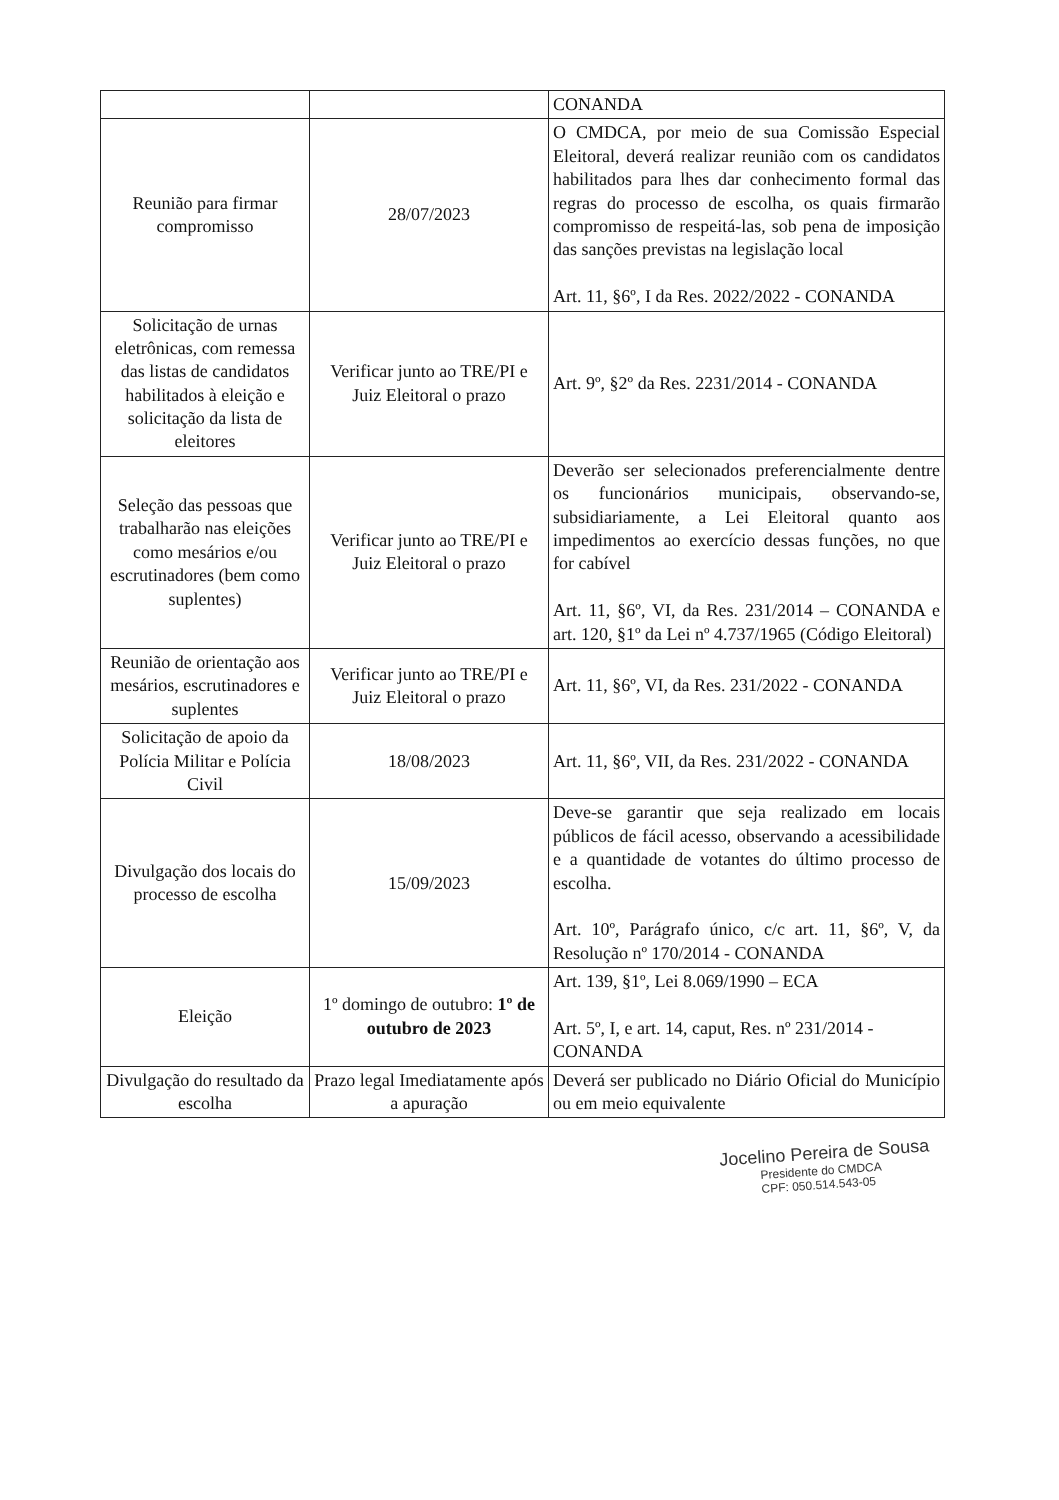| | | CONANDA |
| Reunião para firmar compromisso | 28/07/2023 | O CMDCA, por meio de sua Comissão Especial Eleitoral, deverá realizar reunião com os candidatos habilitados para lhes dar conhecimento formal das regras do processo de escolha, os quais firmarão compromisso de respeitá-las, sob pena de imposição das sanções previstas na legislação local Art. 11, §6º, I da Res. 2022/2022 - CONANDA |
| Solicitação de urnas eletrônicas, com remessa das listas de candidatos habilitados à eleição e solicitação da lista de eleitores | Verificar junto ao TRE/PI e Juiz Eleitoral o prazo | Art. 9º, §2º da Res. 2231/2014 - CONANDA |
| Seleção das pessoas que trabalharão nas eleições como mesários e/ou escrutinadores (bem como suplentes) | Verificar junto ao TRE/PI e Juiz Eleitoral o prazo | Deverão ser selecionados preferencialmente dentre os funcionários municipais, observando-se, subsidiariamente, a Lei Eleitoral quanto aos impedimentos ao exercício dessas funções, no que for cabível Art. 11, §6º, VI, da Res. 231/2014 – CONANDA e art. 120, §1º da Lei nº 4.737/1965 (Código Eleitoral) |
| Reunião de orientação aos mesários, escrutinadores e suplentes | Verificar junto ao TRE/PI e Juiz Eleitoral o prazo | Art. 11, §6º, VI, da Res. 231/2022 - CONANDA |
| Solicitação de apoio da Polícia Militar e Polícia Civil | 18/08/2023 | Art. 11, §6º, VII, da Res. 231/2022 - CONANDA |
| Divulgação dos locais do processo de escolha | 15/09/2023 | Deve-se garantir que seja realizado em locais públicos de fácil acesso, observando a acessibilidade e a quantidade de votantes do último processo de escolha. Art. 10º, Parágrafo único, c/c art. 11, §6º, V, da Resolução nº 170/2014 - CONANDA |
| Eleição | 1º domingo de outubro: 1º de outubro de 2023 | Art. 139, §1º, Lei 8.069/1990 – ECA Art. 5º, I, e art. 14, caput, Res. nº 231/2014 - CONANDA |
| Divulgação do resultado da escolha | Prazo legal Imediatamente após a apuração | Deverá ser publicado no Diário Oficial do Município ou em meio equivalente |
Jocelino Pereira de Sousa
Presidente do CMDCA
CPF: 050.514.543-05